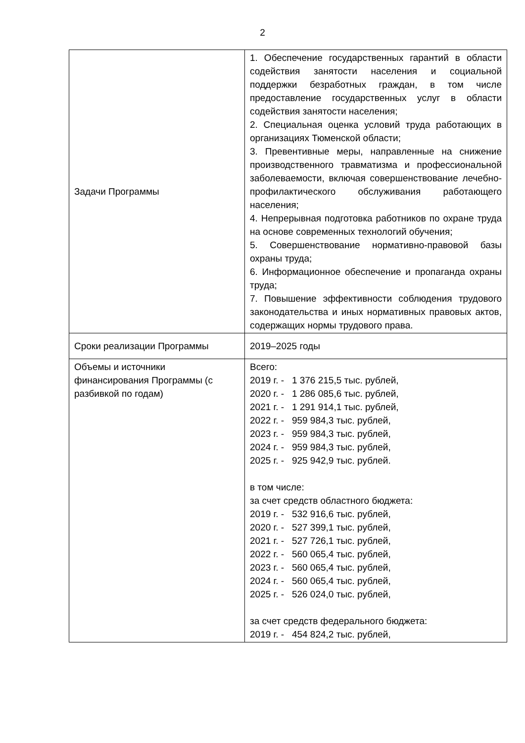2
| Задачи Программы | 1. Обеспечение государственных гарантий в области содействия занятости населения и социальной поддержки безработных граждан, в том числе предоставление государственных услуг в области содействия занятости населения; 2. Специальная оценка условий труда работающих в организациях Тюменской области; 3. Превентивные меры, направленные на снижение производственного травматизма и профессиональной заболеваемости, включая совершенствование лечебно-профилактического обслуживания работающего населения; 4. Непрерывная подготовка работников по охране труда на основе современных технологий обучения; 5. Совершенствование нормативно-правовой базы охраны труда; 6. Информационное обеспечение и пропаганда охраны труда; 7. Повышение эффективности соблюдения трудового законодательства и иных нормативных правовых актов, содержащих нормы трудового права. |
| Сроки реализации Программы | 2019–2025 годы |
| Объемы и источники финансирования Программы (с разбивкой по годам) | Всего: 2019 г. - 1 376 215,5 тыс. рублей, 2020 г. - 1 286 085,6 тыс. рублей, 2021 г. - 1 291 914,1 тыс. рублей, 2022 г. - 959 984,3 тыс. рублей, 2023 г. - 959 984,3 тыс. рублей, 2024 г. - 959 984,3 тыс. рублей, 2025 г. - 925 942,9 тыс. рублей. в том числе: за счет средств областного бюджета: 2019 г. - 532 916,6 тыс. рублей, 2020 г. - 527 399,1 тыс. рублей, 2021 г. - 527 726,1 тыс. рублей, 2022 г. - 560 065,4 тыс. рублей, 2023 г. - 560 065,4 тыс. рублей, 2024 г. - 560 065,4 тыс. рублей, 2025 г. - 526 024,0 тыс. рублей, за счет средств федерального бюджета: 2019 г. - 454 824,2 тыс. рублей, |